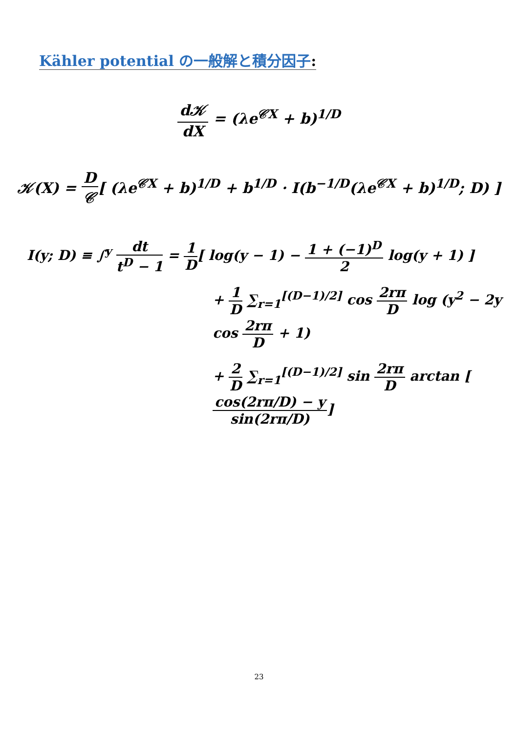Kähler potential の一般解と積分因子:
d𝒦 dX = (λe<sup>𝒞X</sup> + b)<sup>1/D</sup>
𝒦(X) = D 𝒞[ (λe<sup>𝒞X</sup> + b)<sup>1/D</sup> + b<sup>1/D</sup> · I(b<sup>−1/D</sup>(λe<sup>𝒞X</sup> + b)<sup>1/D</sup>; D) ]
I(y; D) ≡ ∫<sup>y</sup> dt t<sup>D</sup> − 1 = 1 D[ log(y − 1) − 1 + (−1)<sup>D</sup> 2 log(y + 1) ]
+ 1 D ∑<sub>r=1</sub><sup>[(D−1)/2]</sup> cos 2rπ D log (y<sup>2</sup> − 2y cos 2rπ D + 1)
+ 2 D ∑<sub>r=1</sub><sup>[(D−1)/2]</sup> sin 2rπ D arctan [cos(2rπ/D) − y sin(2rπ/D)]
23